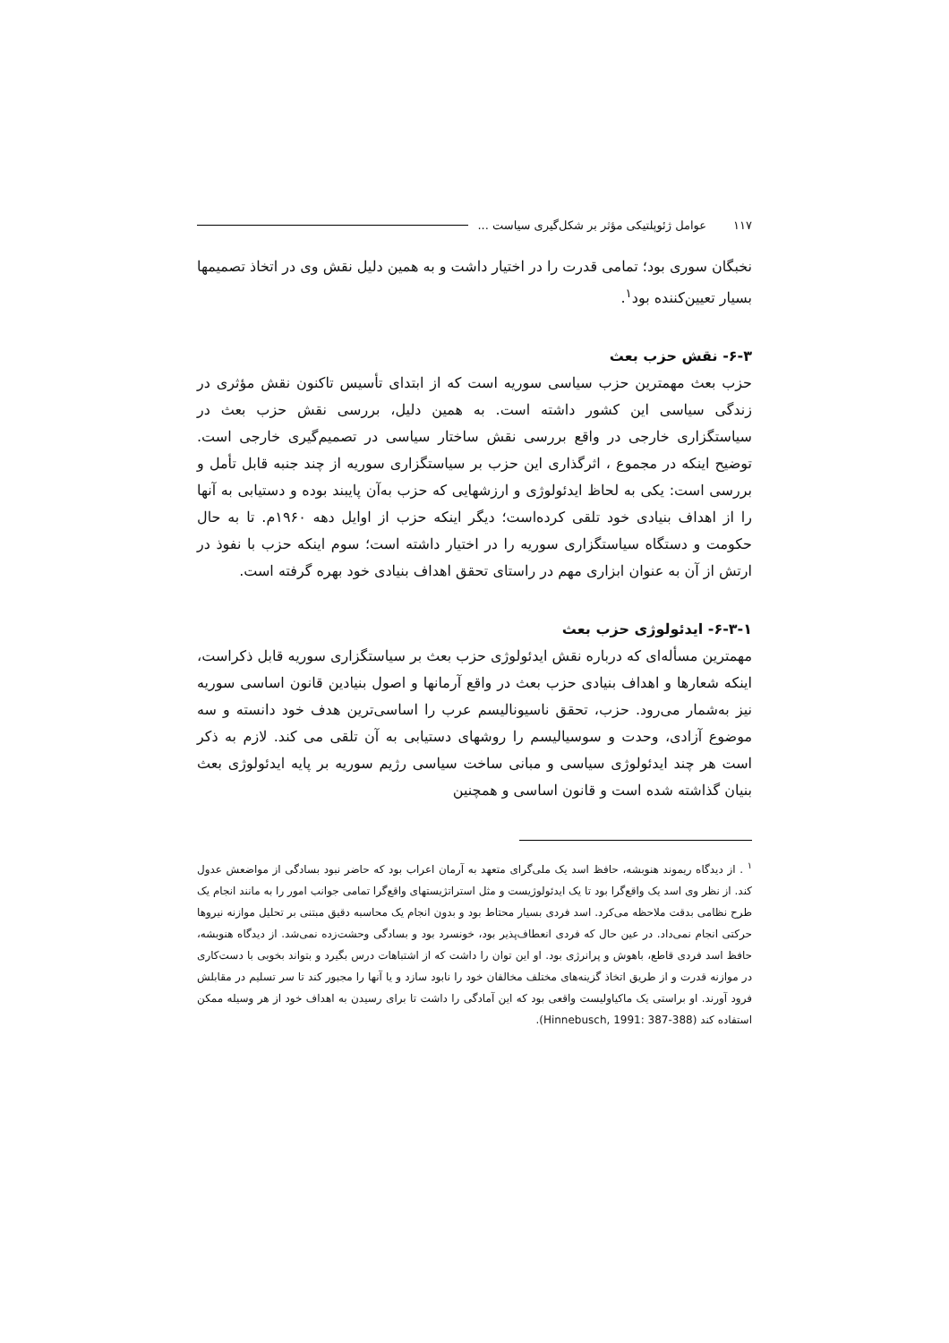عوامل ژئوپلتیکی مؤثر بر شکل‌گیری سیاست ... ۱۱۷
نخبگان سوری بود؛ تمامی قدرت را در اختیار داشت و به همین دلیل نقش وی در اتخاذ تصمیمها بسیار تعیین‌کننده بود<sup>۱</sup>.
۶-۳- نقش حزب بعث
حزب بعث مهمترین حزب سیاسی سوریه است که از ابتدای تأسیس تاکنون نقش مؤثری در زندگی سیاسی این کشور داشته است. به همین دلیل، بررسی نقش حزب بعث در سیاستگزاری خارجی در واقع بررسی نقش ساختار سیاسی در تصمیم‌گیری خارجی است. توضیح اینکه در مجموع ، اثرگذاری این حزب بر سیاستگزاری سوریه از چند جنبه قابل تأمل و بررسی است: یکی به لحاظ ایدئولوژی و ارزشهایی که حزب به‌آن پایبند بوده و دستیابی به آنها را از اهداف بنیادی خود تلقی کرده‌است؛ دیگر اینکه حزب از اوایل دهه ۱۹۶۰م. تا به حال حکومت و دستگاه سیاستگزاری سوریه را در اختیار داشته است؛ سوم اینکه حزب با نفوذ در ارتش از آن به عنوان ابزاری مهم در راستای تحقق اهداف بنیادی خود بهره گرفته است.
۶-۳-۱- ایدئولوژی حزب بعث
مهمترین مسأله‌ای که درباره نقش ایدئولوژی حزب بعث بر سیاستگزاری سوریه قابل ذکراست، اینکه شعارها و اهداف بنیادی حزب بعث در واقع آرمانها و اصول بنیادین قانون اساسی سوریه نیز به‌شمار می‌رود. حزب، تحقق ناسیونالیسم عرب را اساسی‌ترین هدف خود دانسته و سه موضوع آزادی، وحدت و سوسیالیسم را روشهای دستیابی به آن تلقی می کند. لازم به ذکر است هر چند ایدئولوژی سیاسی و مبانی ساخت سیاسی رژیم سوریه بر پایه ایدئولوژی بعث بنیان گذاشته شده است و قانون اساسی و همچنین
<sup>۱</sup> . از دیدگاه ریموند هنوبشه، حافظ اسد یک ملی‌گرای متعهد به آرمان اعراب بود که حاضر نبود بسادگی از مواضعش عدول کند. از نظر وی اسد یک واقع‌گرا بود تا یک ایدئولوژیست و مثل استراتژیستهای واقع‌گرا تمامی جوانب امور را به مانند انجام یک طرح نظامی بدقت ملاحظه می‌کرد. اسد فردی بسیار محتاط بود و بدون انجام یک محاسبه دقیق مبتنی بر تحلیل موازنه نیروها حرکتی انجام نمی‌داد. در عین حال که فردی انعطاف‌پذیر بود، خونسرد بود و بسادگی وحشت‌زده نمی‌شد. از دیدگاه هنوبشه، حافظ اسد فردی قاطع، باهوش و پرانرژی بود. او این توان را داشت که از اشتباهات درس بگیرد و بتواند بخوبی با دست‌کاری در موازنه قدرت و از طریق اتخاذ گزینه‌های مختلف مخالفان خود را نابود سازد و یا آنها را مجبور کند تا سر تسلیم در مقابلش فرود آورند. او براستی یک ماکیاولیست واقعی بود که این آمادگی را داشت تا برای رسیدن به اهداف خود از هر وسیله ممکن استفاده کند (Hinnebusch, 1991: 387-388).